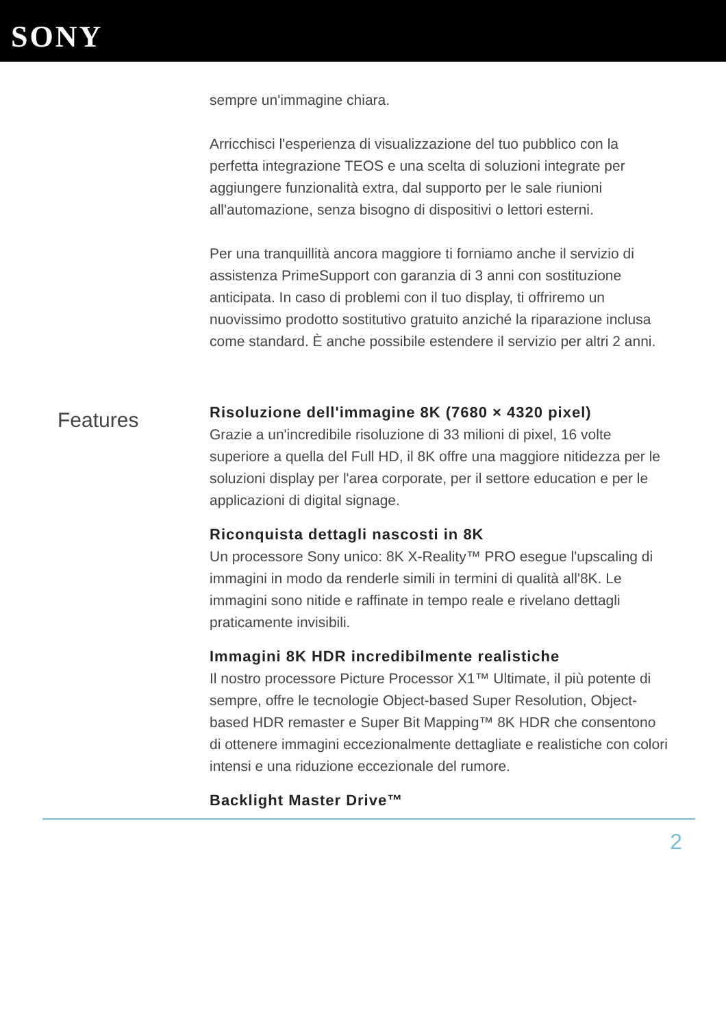SONY
sempre un'immagine chiara.
Arricchisci l'esperienza di visualizzazione del tuo pubblico con la perfetta integrazione TEOS e una scelta di soluzioni integrate per aggiungere funzionalità extra, dal supporto per le sale riunioni all'automazione, senza bisogno di dispositivi o lettori esterni.
Per una tranquillità ancora maggiore ti forniamo anche il servizio di assistenza PrimeSupport con garanzia di 3 anni con sostituzione anticipata. In caso di problemi con il tuo display, ti offriremo un nuovissimo prodotto sostitutivo gratuito anziché la riparazione inclusa come standard. È anche possibile estendere il servizio per altri 2 anni.
Features
Risoluzione dell'immagine 8K (7680 × 4320 pixel)
Grazie a un'incredibile risoluzione di 33 milioni di pixel, 16 volte superiore a quella del Full HD, il 8K offre una maggiore nitidezza per le soluzioni display per l'area corporate, per il settore education e per le applicazioni di digital signage.
Riconquista dettagli nascosti in 8K
Un processore Sony unico: 8K X-Reality™ PRO esegue l'upscaling di immagini in modo da renderle simili in termini di qualità all'8K. Le immagini sono nitide e raffinate in tempo reale e rivelano dettagli praticamente invisibili.
Immagini 8K HDR incredibilmente realistiche
Il nostro processore Picture Processor X1™ Ultimate, il più potente di sempre, offre le tecnologie Object-based Super Resolution, Object-based HDR remaster e Super Bit Mapping™ 8K HDR che consentono di ottenere immagini eccezionalmente dettagliate e realistiche con colori intensi e una riduzione eccezionale del rumore.
Backlight Master Drive™
2